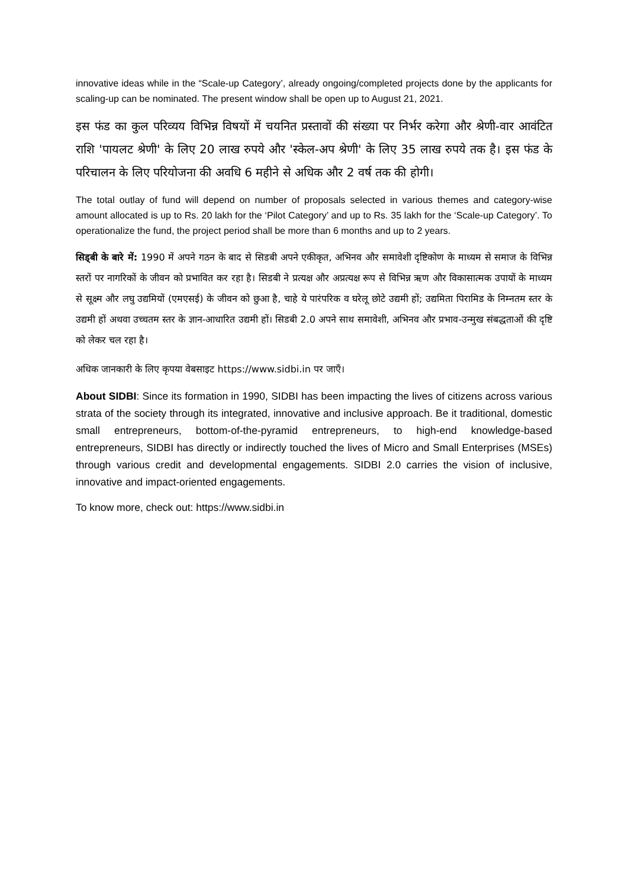innovative ideas while in the “Scale-up Category’, already ongoing/completed projects done by the applicants for scaling-up can be nominated. The present window shall be open up to August 21, 2021.
इस फंड का कुल परिव्यय विभिन्न विषयों में चयनित प्रस्तावों की संख्या पर निर्भर करेगा और श्रेणी-वार आवंटित राशि 'पायलट श्रेणी' के लिए 20 लाख रुपये और 'स्केल-अप श्रेणी' के लिए 35 लाख रुपये तक है। इस फंड के परिचालन के लिए परियोजना की अवधि 6 महीने से अधिक और 2 वर्ष तक की होगी।
The total outlay of fund will depend on number of proposals selected in various themes and category-wise amount allocated is up to Rs. 20 lakh for the ‘Pilot Category’ and up to Rs. 35 lakh for the ‘Scale-up Category’. To operationalize the fund, the project period shall be more than 6 months and up to 2 years.
सिड्बी के बारे में: 1990 में अपने गठन के बाद से सिडबी अपने एकीकृत, अभिनव और समावेशी दृष्टिकोण के माध्यम से समाज के विभिन्न स्तरों पर नागरिकों के जीवन को प्रभावित कर रहा है। सिडबी ने प्रत्यक्ष और अप्रत्यक्ष रूप से विभिन्न ऋण और विकासात्मक उपायों के माध्यम से सूक्ष्म और लघु उद्यमियों (एमएसई) के जीवन को छुआ है, चाहे ये पारंपरिक व घरेलू छोटे उद्यमी हों; उद्यमिता पिरामिड के निम्नतम स्तर के उद्यमी हों अथवा उच्चतम स्तर के ज्ञान-आधारित उद्यमी हों। सिडबी 2.0 अपने साथ समावेशी, अभिनव और प्रभाव-उन्मुख संबद्धताओं की दृष्टि को लेकर चल रहा है।
अधिक जानकारी के लिए कृपया वेबसाइट https://www.sidbi.in पर जाएँ।
About SIDBI: Since its formation in 1990, SIDBI has been impacting the lives of citizens across various strata of the society through its integrated, innovative and inclusive approach. Be it traditional, domestic small entrepreneurs, bottom-of-the-pyramid entrepreneurs, to high-end knowledge-based entrepreneurs, SIDBI has directly or indirectly touched the lives of Micro and Small Enterprises (MSEs) through various credit and developmental engagements. SIDBI 2.0 carries the vision of inclusive, innovative and impact-oriented engagements.
To know more, check out: https://www.sidbi.in